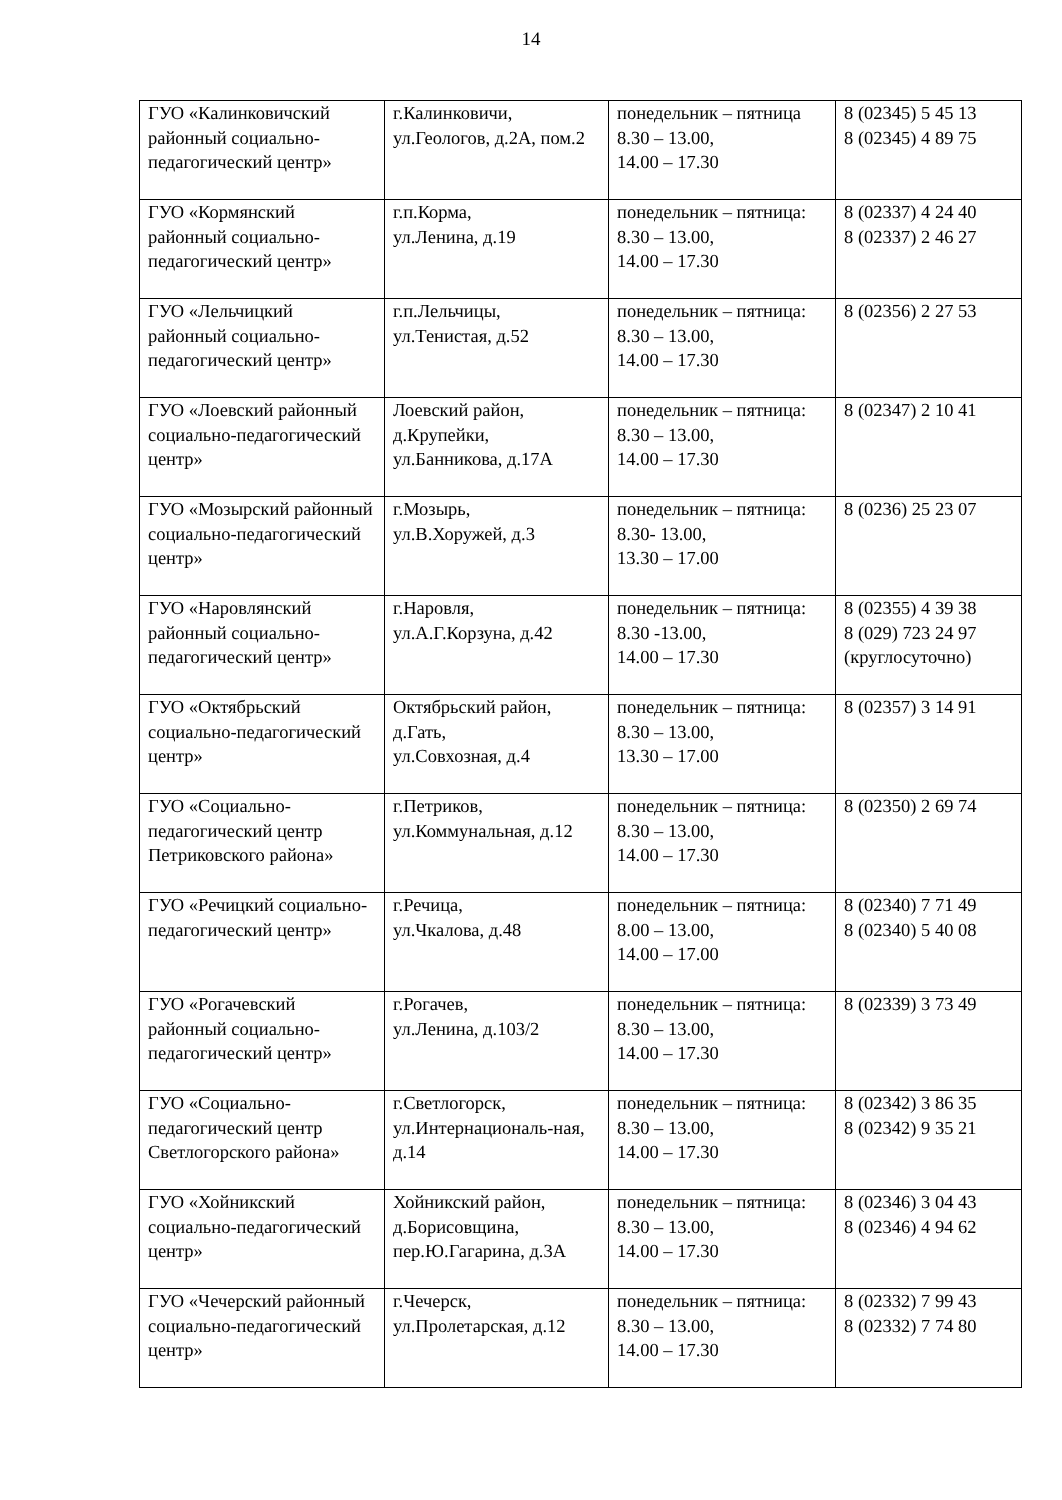14
| ГУО «Калинковичский районный социально-педагогический центр» | г.Калинковичи, ул.Геологов, д.2А, пом.2 | понедельник – пятница 8.30 – 13.00, 14.00 – 17.30 | 8 (02345) 5 45 13 8 (02345) 4 89 75 |
| ГУО «Кормянский районный социально-педагогический центр» | г.п.Корма, ул.Ленина, д.19 | понедельник – пятница: 8.30 – 13.00, 14.00 – 17.30 | 8 (02337) 4 24 40 8 (02337) 2 46 27 |
| ГУО «Лельчицкий районный социально-педагогический центр» | г.п.Лельчицы, ул.Тенистая, д.52 | понедельник – пятница: 8.30 – 13.00, 14.00 – 17.30 | 8 (02356) 2 27 53 |
| ГУО «Лоевский районный социально-педагогический центр» | Лоевский район, д.Крупейки, ул.Банникова, д.17А | понедельник – пятница: 8.30 – 13.00, 14.00 – 17.30 | 8 (02347) 2 10 41 |
| ГУО «Мозырский районный социально-педагогический центр» | г.Мозырь, ул.В.Хоружей, д.3 | понедельник – пятница: 8.30- 13.00, 13.30 – 17.00 | 8 (0236) 25 23 07 |
| ГУО «Наровлянский районный социально-педагогический центр» | г.Наровля, ул.А.Г.Корзуна, д.42 | понедельник – пятница: 8.30 -13.00, 14.00 – 17.30 | 8 (02355) 4 39 38 8 (029) 723 24 97 (круглосуточно) |
| ГУО «Октябрьский социально-педагогический центр» | Октябрьский район, д.Гать, ул.Совхозная, д.4 | понедельник – пятница: 8.30 – 13.00, 13.30 – 17.00 | 8 (02357) 3 14 91 |
| ГУО «Социально-педагогический центр Петриковского района» | г.Петриков, ул.Коммунальная, д.12 | понедельник – пятница: 8.30 – 13.00, 14.00 – 17.30 | 8 (02350) 2 69 74 |
| ГУО «Речицкий социально-педагогический центр» | г.Речица, ул.Чкалова, д.48 | понедельник – пятница: 8.00 – 13.00, 14.00 – 17.00 | 8 (02340) 7 71 49 8 (02340) 5 40 08 |
| ГУО «Рогачевский районный социально-педагогический центр» | г.Рогачев, ул.Ленина, д.103/2 | понедельник – пятница: 8.30 – 13.00, 14.00 – 17.30 | 8 (02339) 3 73 49 |
| ГУО «Социально-педагогический центр Светлогорского района» | г.Светлогорск, ул.Интернациональ-ная, д.14 | понедельник – пятница: 8.30 – 13.00, 14.00 – 17.30 | 8 (02342) 3 86 35 8 (02342) 9 35 21 |
| ГУО «Хойникский социально-педагогический центр» | Хойникский район, д.Борисовщина, пер.Ю.Гагарина, д.3А | понедельник – пятница: 8.30 – 13.00, 14.00 – 17.30 | 8 (02346) 3 04 43 8 (02346) 4 94 62 |
| ГУО «Чечерский районный социально-педагогический центр» | г.Чечерск, ул.Пролетарская, д.12 | понедельник – пятница: 8.30 – 13.00, 14.00 – 17.30 | 8 (02332) 7 99 43 8 (02332) 7 74 80 |